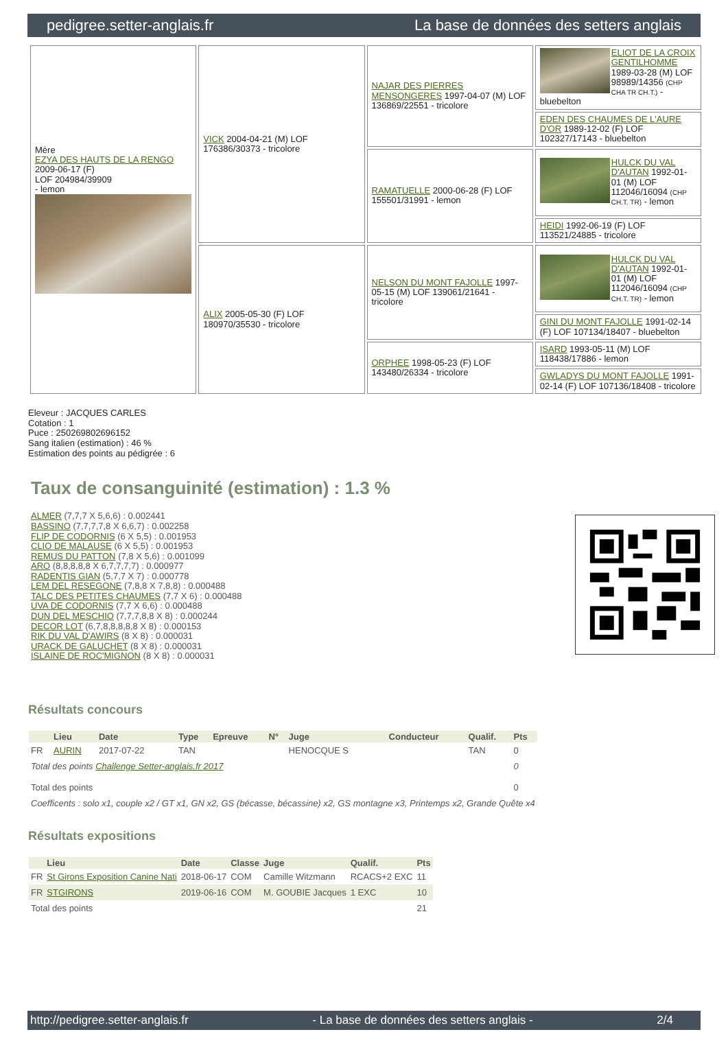pedigree.setter-anglais.fr La base de données des setters anglais
| Mère EZYA DES HAUTS DE LA RENGO 2009-06-17 (F) LOF 204984/39909 - lemon | VICK 2004-04-21 (M) LOF 176386/30373 - tricolore | NAJAR DES PIERRES MENSONGERES 1997-04-07 (M) LOF 136869/22551 - tricolore | ELIOT DE LA CROIX GENTILHOMME 1989-03-28 (M) LOF 98989/14356 (CHP CHA TR CH.T.) - bluebelton |
| | | | EDEN DES CHAUMES DE L'AURE D'OR 1989-12-02 (F) LOF 102327/17143 - bluebelton |
| | | RAMATUELLE 2000-06-28 (F) LOF 155501/31991 - lemon | HULCK DU VAL D'AUTAN 1992-01-01 (M) LOF 112046/16094 (CHP CH.T. TR) - lemon |
| | | | HEIDI 1992-06-19 (F) LOF 113521/24885 - tricolore |
| | ALIX 2005-05-30 (F) LOF 180970/35530 - tricolore | NELSON DU MONT FAJOLLE 1997-05-15 (M) LOF 139061/21641 - tricolore | HULCK DU VAL D'AUTAN 1992-01-01 (M) LOF 112046/16094 (CHP CH.T. TR) - lemon |
| | | | GINI DU MONT FAJOLLE 1991-02-14 (F) LOF 107134/18407 - bluebelton |
| | | ORPHEE 1998-05-23 (F) LOF 143480/26334 - tricolore | ISARD 1993-05-11 (M) LOF 118438/17886 - lemon |
| | | | GWLADYS DU MONT FAJOLLE 1991-02-14 (F) LOF 107136/18408 - tricolore |
Eleveur : JACQUES CARLES
Cotation : 1
Puce : 250269802696152
Sang italien (estimation) : 46 %
Estimation des points au pédigrée : 6
Taux de consanguinité (estimation) : 1.3 %
ALMER (7,7,7 X 5,6,6) : 0.002441
BASSINO (7,7,7,7,8 X 6,6,7) : 0.002258
FLIP DE CODORNIS (6 X 5,5) : 0.001953
CLIO DE MALAUSE (6 X 5,5) : 0.001953
REMUS DU PATTON (7,8 X 5,6) : 0.001099
ARO (8,8,8,8,8 X 6,7,7,7,7) : 0.000977
RADENTIS GIAN (5,7,7 X 7) : 0.000778
LEM DEL RESEGONE (7,8,8 X 7,8,8) : 0.000488
TALC DES PETITES CHAUMES (7,7 X 6) : 0.000488
UVA DE CODORNIS (7,7 X 6,6) : 0.000488
DUN DEL MESCHIO (7,7,7,8,8 X 8) : 0.000244
DECOR LOT (6,7,8,8,8,8,8 X 8) : 0.000153
RIK DU VAL D'AWIRS (8 X 8) : 0.000031
URACK DE GALUCHET (8 X 8) : 0.000031
ISLAINE DE ROC'MIGNON (8 X 8) : 0.000031
Résultats concours
| | Lieu | Date | Type | Epreuve | N° | Juge | Conducteur | Qualif. | Pts |
| --- | --- | --- | --- | --- | --- | --- | --- | --- | --- |
| FR | AURIN | 2017-07-22 | TAN | | | HENOCQUE S | | TAN | 0 |
| Total des points Challenge Setter-anglais.fr 2017 | | | | | | | | | 0 |
| Total des points | | | | | | | | | 0 |
| Coefficents : solo x1, couple x2 / GT x1, GN x2, GS (bécasse, bécassine) x2, GS montagne x3, Printemps x2, Grande Quête x4 | | | | | | | | | |
Résultats expositions
| | Lieu | Date | Classe | Juge | Qualif. | Pts |
| --- | --- | --- | --- | --- | --- | --- |
| FR | St Girons Exposition Canine Nati | 2018-06-17 | COM | Camille Witzmann | RCACS+2 EXC | 11 |
| FR | STGIRONS | 2019-06-16 | COM | M. GOUBIE Jacques | 1 EXC | 10 |
| Total des points | | | | | | 21 |
http://pedigree.setter-anglais.fr - La base de données des setters anglais - 2/4